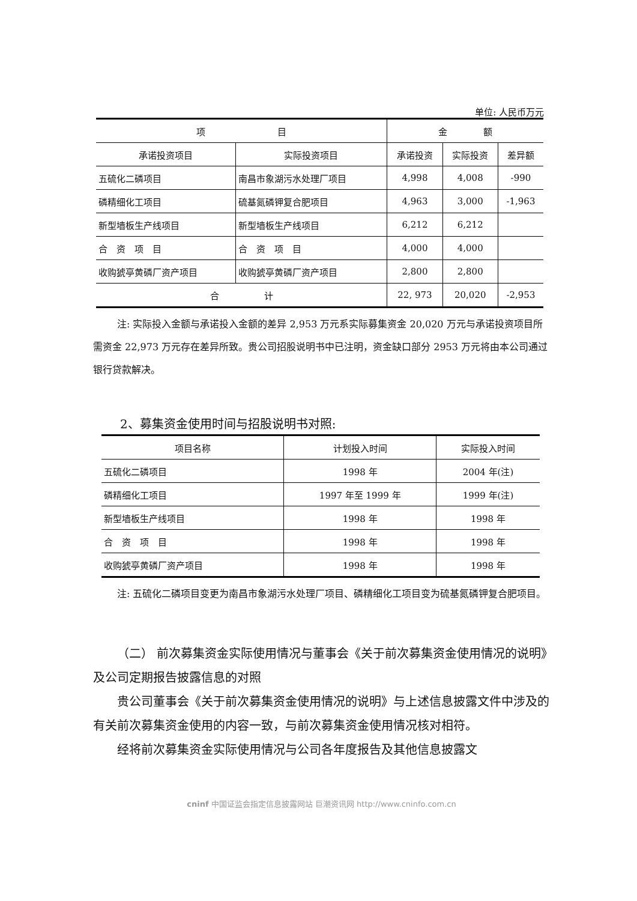单位: 人民币万元
| 项 目 | | 金 额 | | |
| --- | --- | --- | --- | --- |
| 承诺投资项目 | 实际投资项目 | 承诺投资 | 实际投资 | 差异额 |
| 五硫化二磷项目 | 南昌市象湖污水处理厂项目 | 4,998 | 4,008 | -990 |
| 磷精细化工项目 | 硫基氮磷钾复合肥项目 | 4,963 | 3,000 | -1,963 |
| 新型墙板生产线项目 | 新型墙板生产线项目 | 6,212 | 6,212 | |
| 合 资 项 目 | 合 资 项 目 | 4,000 | 4,000 | |
| 收购猇亭黄磷厂资产项目 | 收购猇亭黄磷厂资产项目 | 2,800 | 2,800 | |
| 合 计 | | 22, 973 | 20,020 | -2,953 |
注: 实际投入金额与承诺投入金额的差异 2,953 万元系实际募集资金 20,020 万元与承诺投资项目所需资金 22,973 万元存在差异所致。贵公司招股说明书中已注明，资金缺口部分 2953 万元将由本公司通过银行贷款解决。
2、募集资金使用时间与招股说明书对照:
| 项目名称 | 计划投入时间 | 实际投入时间 |
| --- | --- | --- |
| 五硫化二磷项目 | 1998 年 | 2004 年(注) |
| 磷精细化工项目 | 1997 年至 1999 年 | 1999 年(注) |
| 新型墙板生产线项目 | 1998 年 | 1998 年 |
| 合 资 项 目 | 1998 年 | 1998 年 |
| 收购猇亭黄磷厂资产项目 | 1998 年 | 1998 年 |
注: 五硫化二磷项目变更为南昌市象湖污水处理厂项目、磷精细化工项目变为硫基氮磷钾复合肥项目。
（二） 前次募集资金实际使用情况与董事会《关于前次募集资金使用情况的说明》及公司定期报告披露信息的对照
贵公司董事会《关于前次募集资金使用情况的说明》与上述信息披露文件中涉及的有关前次募集资金使用的内容一致，与前次募集资金使用情况核对相符。
经将前次募集资金实际使用情况与公司各年度报告及其他信息披露文
cninf 中国证监会指定信息披露网站 巨潮资讯网 http://www.cninfo.com.cn